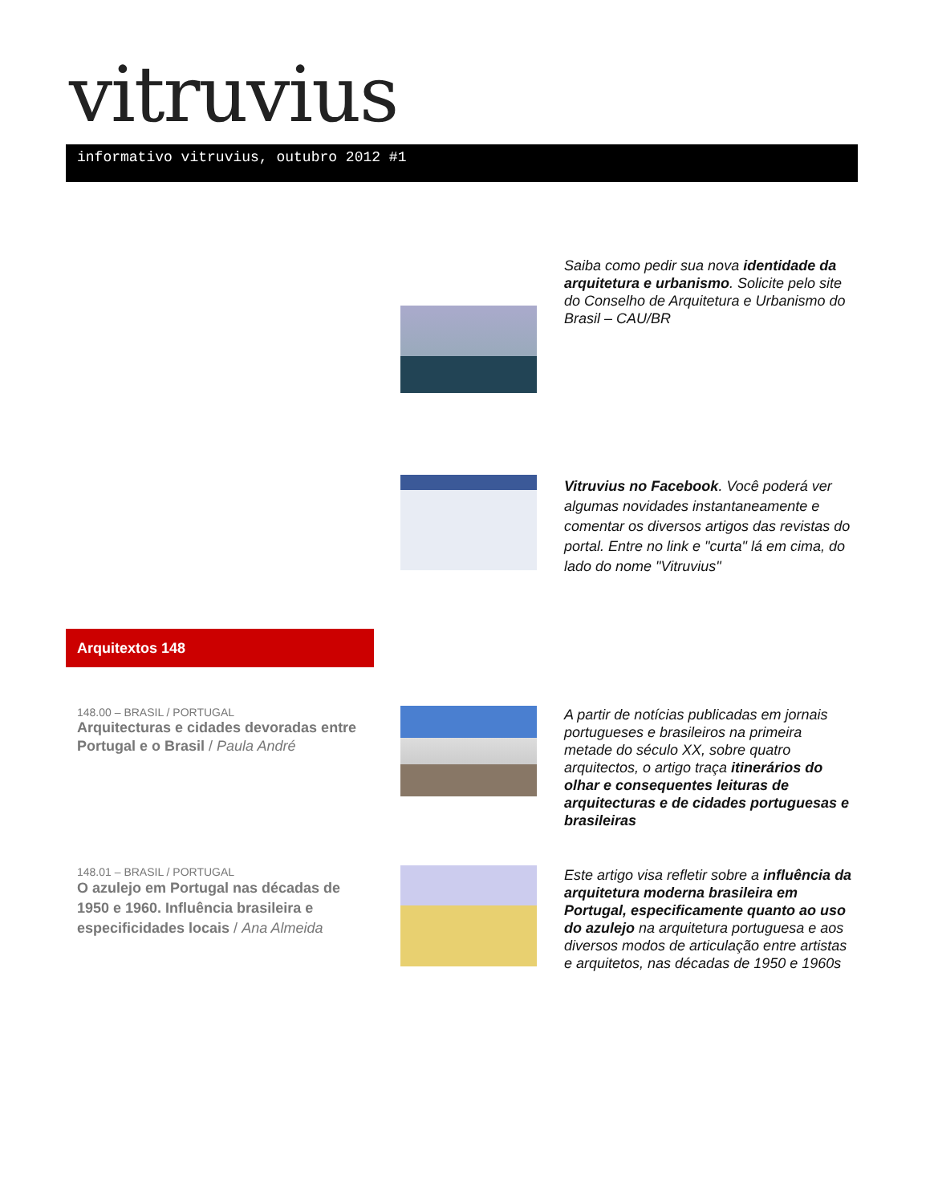vitruvius
informativo vitruvius, outubro 2012 #1
Saiba como pedir sua nova identidade da arquitetura e urbanismo. Solicite pelo site do Conselho de Arquitetura e Urbanismo do Brasil – CAU/BR
Vitruvius no Facebook. Você poderá ver algumas novidades instantaneamente e comentar os diversos artigos das revistas do portal. Entre no link e "curta" lá em cima, do lado do nome "Vitruvius"
Arquitextos 148
148.00 – BRASIL / PORTUGAL
Arquitecturas e cidades devoradas entre Portugal e o Brasil / Paula André
A partir de notícias publicadas em jornais portugueses e brasileiros na primeira metade do século XX, sobre quatro arquitectos, o artigo traça itinerários do olhar e consequentes leituras de arquitecturas e de cidades portuguesas e brasileiras
148.01 – BRASIL / PORTUGAL
O azulejo em Portugal nas décadas de 1950 e 1960. Influência brasileira e especificidades locais / Ana Almeida
Este artigo visa refletir sobre a influência da arquitetura moderna brasileira em Portugal, especificamente quanto ao uso do azulejo na arquitetura portuguesa e aos diversos modos de articulação entre artistas e arquitetos, nas décadas de 1950 e 1960s